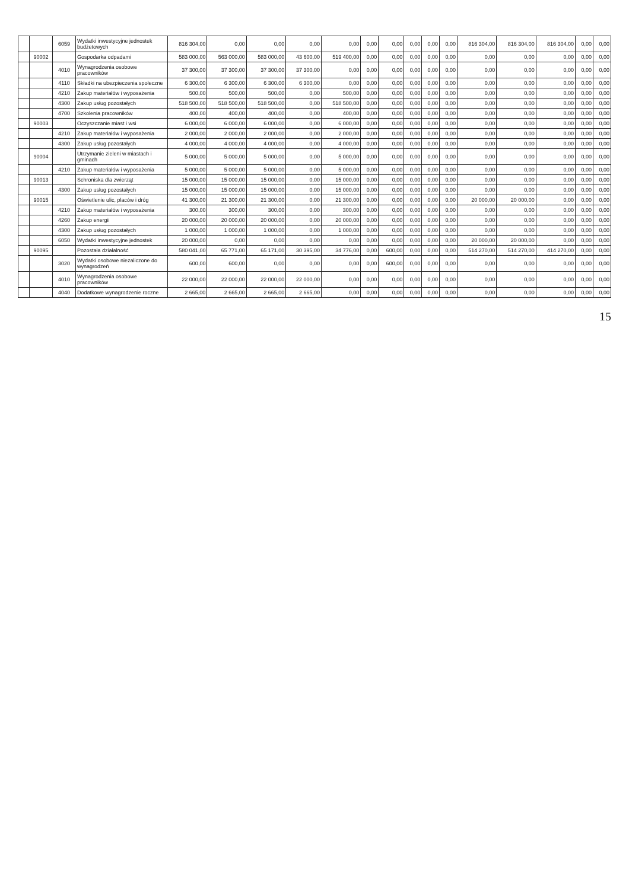| | | 6059 | Wydatki inwestycyjne jednostek budżetowych | 816 304,00 | 0,00 | 0,00 | 0,00 | 0,00 | 0,00 | 0,00 | 0,00 | 0,00 | 0,00 | 816 304,00 | 816 304,00 | 816 304,00 | 0,00 | 0,00 |
| | 90002 | | Gospodarka odpadami | 583 000,00 | 563 000,00 | 583 000,00 | 43 600,00 | 519 400,00 | 0,00 | 0,00 | 0,00 | 0,00 | 0,00 | 0,00 | 0,00 | 0,00 | 0,00 | 0,00 |
| | | 4010 | Wynagrodzenia osobowe pracowników | 37 300,00 | 37 300,00 | 37 300,00 | 37 300,00 | 0,00 | 0,00 | 0,00 | 0,00 | 0,00 | 0,00 | 0,00 | 0,00 | 0,00 | 0,00 | 0,00 |
| | | 4110 | Składki na ubezpieczenia społeczne | 6 300,00 | 6 300,00 | 6 300,00 | 6 300,00 | 0,00 | 0,00 | 0,00 | 0,00 | 0,00 | 0,00 | 0,00 | 0,00 | 0,00 | 0,00 | 0,00 |
| | | 4210 | Zakup materiałów i wyposażenia | 500,00 | 500,00 | 500,00 | 0,00 | 500,00 | 0,00 | 0,00 | 0,00 | 0,00 | 0,00 | 0,00 | 0,00 | 0,00 | 0,00 | 0,00 |
| | | 4300 | Zakup usług pozostałych | 518 500,00 | 518 500,00 | 518 500,00 | 0,00 | 518 500,00 | 0,00 | 0,00 | 0,00 | 0,00 | 0,00 | 0,00 | 0,00 | 0,00 | 0,00 | 0,00 |
| | | 4700 | Szkolenia pracowników | 400,00 | 400,00 | 400,00 | 0,00 | 400,00 | 0,00 | 0,00 | 0,00 | 0,00 | 0,00 | 0,00 | 0,00 | 0,00 | 0,00 | 0,00 |
| | 90003 | | Oczyszczanie miast i wsi | 6 000,00 | 6 000,00 | 6 000,00 | 0,00 | 6 000,00 | 0,00 | 0,00 | 0,00 | 0,00 | 0,00 | 0,00 | 0,00 | 0,00 | 0,00 | 0,00 |
| | | 4210 | Zakup materiałów i wyposażenia | 2 000,00 | 2 000,00 | 2 000,00 | 0,00 | 2 000,00 | 0,00 | 0,00 | 0,00 | 0,00 | 0,00 | 0,00 | 0,00 | 0,00 | 0,00 | 0,00 |
| | | 4300 | Zakup usług pozostałych | 4 000,00 | 4 000,00 | 4 000,00 | 0,00 | 4 000,00 | 0,00 | 0,00 | 0,00 | 0,00 | 0,00 | 0,00 | 0,00 | 0,00 | 0,00 | 0,00 |
| | 90004 | | Utrzymanie zieleni w miastach i gminach | 5 000,00 | 5 000,00 | 5 000,00 | 0,00 | 5 000,00 | 0,00 | 0,00 | 0,00 | 0,00 | 0,00 | 0,00 | 0,00 | 0,00 | 0,00 | 0,00 |
| | | 4210 | Zakup materiałów i wyposażenia | 5 000,00 | 5 000,00 | 5 000,00 | 0,00 | 5 000,00 | 0,00 | 0,00 | 0,00 | 0,00 | 0,00 | 0,00 | 0,00 | 0,00 | 0,00 | 0,00 |
| | 90013 | | Schroniska dla zwierząt | 15 000,00 | 15 000,00 | 15 000,00 | 0,00 | 15 000,00 | 0,00 | 0,00 | 0,00 | 0,00 | 0,00 | 0,00 | 0,00 | 0,00 | 0,00 | 0,00 |
| | | 4300 | Zakup usług pozostałych | 15 000,00 | 15 000,00 | 15 000,00 | 0,00 | 15 000,00 | 0,00 | 0,00 | 0,00 | 0,00 | 0,00 | 0,00 | 0,00 | 0,00 | 0,00 | 0,00 |
| | 90015 | | Oświetlenie ulic, placów i dróg | 41 300,00 | 21 300,00 | 21 300,00 | 0,00 | 21 300,00 | 0,00 | 0,00 | 0,00 | 0,00 | 0,00 | 20 000,00 | 20 000,00 | 0,00 | 0,00 | 0,00 |
| | | 4210 | Zakup materiałów i wyposażenia | 300,00 | 300,00 | 300,00 | 0,00 | 300,00 | 0,00 | 0,00 | 0,00 | 0,00 | 0,00 | 0,00 | 0,00 | 0,00 | 0,00 | 0,00 |
| | | 4260 | Zakup energii | 20 000,00 | 20 000,00 | 20 000,00 | 0,00 | 20 000,00 | 0,00 | 0,00 | 0,00 | 0,00 | 0,00 | 0,00 | 0,00 | 0,00 | 0,00 | 0,00 |
| | | 4300 | Zakup usług pozostałych | 1 000,00 | 1 000,00 | 1 000,00 | 0,00 | 1 000,00 | 0,00 | 0,00 | 0,00 | 0,00 | 0,00 | 0,00 | 0,00 | 0,00 | 0,00 | 0,00 |
| | | 6050 | Wydatki inwestycyjne jednostek | 20 000,00 | 0,00 | 0,00 | 0,00 | 0,00 | 0,00 | 0,00 | 0,00 | 0,00 | 0,00 | 20 000,00 | 20 000,00 | 0,00 | 0,00 | 0,00 |
| | 90095 | | Pozostała działalność | 580 041,00 | 65 771,00 | 65 171,00 | 30 395,00 | 34 776,00 | 0,00 | 600,00 | 0,00 | 0,00 | 0,00 | 514 270,00 | 514 270,00 | 414 270,00 | 0,00 | 0,00 |
| | | 3020 | Wydatki osobowe niezaliczone do wynagrodzeń | 600,00 | 600,00 | 0,00 | 0,00 | 0,00 | 0,00 | 600,00 | 0,00 | 0,00 | 0,00 | 0,00 | 0,00 | 0,00 | 0,00 | 0,00 |
| | | 4010 | Wynagrodzenia osobowe pracowników | 22 000,00 | 22 000,00 | 22 000,00 | 22 000,00 | 0,00 | 0,00 | 0,00 | 0,00 | 0,00 | 0,00 | 0,00 | 0,00 | 0,00 | 0,00 | 0,00 |
| | | 4040 | Dodatkowe wynagrodzenie roczne | 2 665,00 | 2 665,00 | 2 665,00 | 2 665,00 | 0,00 | 0,00 | 0,00 | 0,00 | 0,00 | 0,00 | 0,00 | 0,00 | 0,00 | 0,00 | 0,00 |
15